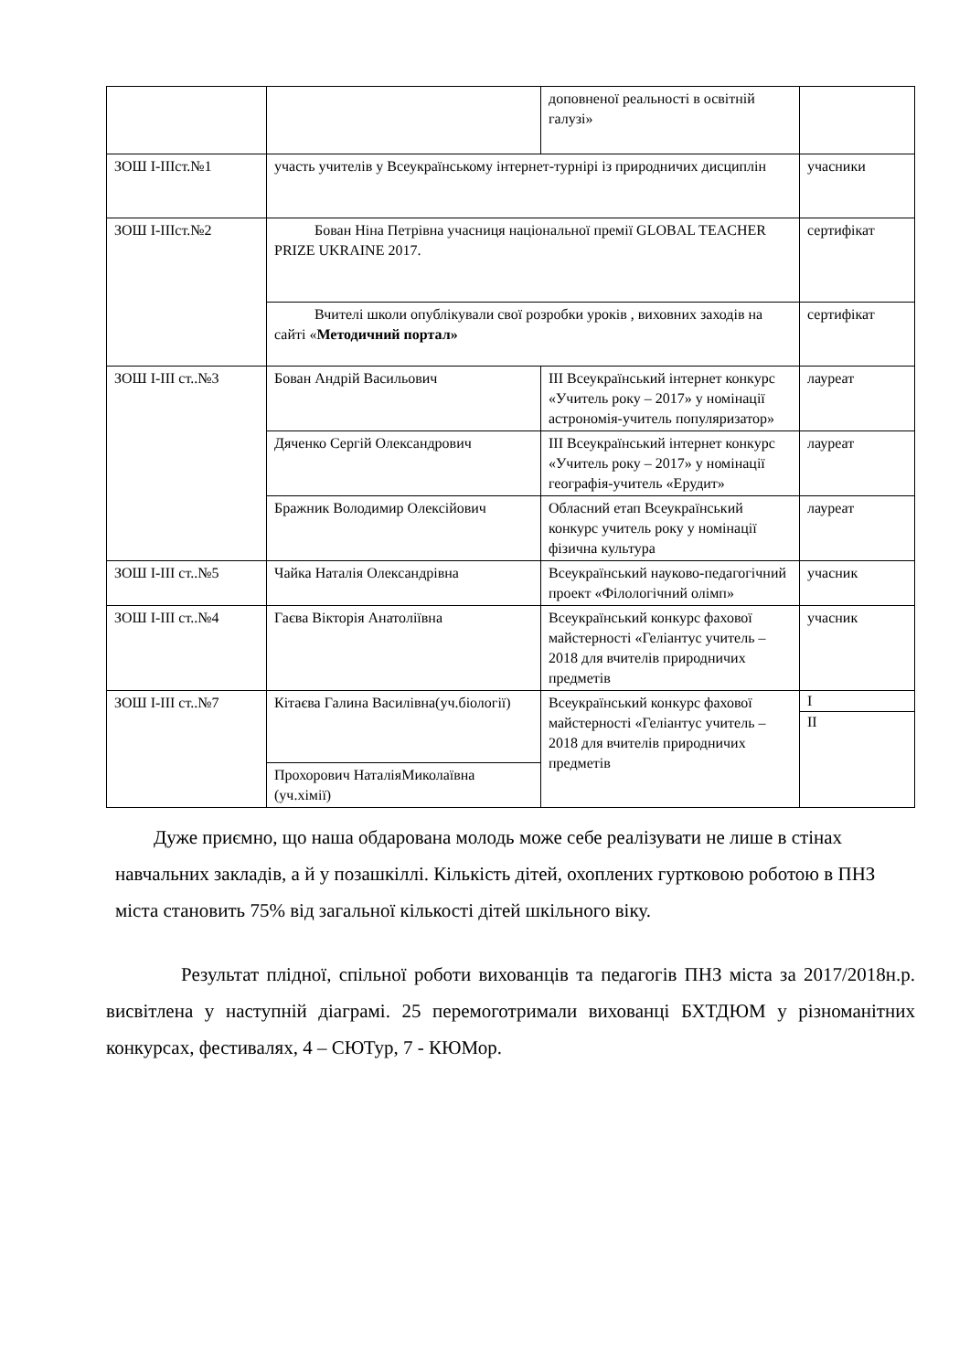| | | доповненої реальності в освітній галузі» | |
| ЗОШ I-IIIст.№1 | участь учителів у Всеукраїнському інтернет-турнірі із природничих дисциплін | | учасники |
| ЗОШ I-IIIст.№2 | Бован Ніна Петрівна учасниця національної премії GLOBAL TEACHER PRIZE UKRAINE 2017. | | сертифікат |
| | Вчителі школи опублікували свої розробки уроків , виховних заходів на сайті « Методичний портал» | | сертифікат |
| ЗОШ I-III ст..№3 | Бован Андрій Васильович | ІІІ Всеукраїнський інтернет конкурс «Учитель року – 2017» у номінації астрономія-учитель популяризатор» | лауреат |
| | Дяченко Сергій Олександрович | ІІІ Всеукраїнський інтернет конкурс «Учитель року – 2017» у номінації географія-учитель «Ерудит» | лауреат |
| | Бражник Володимир Олексійович | Обласний етап Всеукраїнський конкурс учитель року у номінації фізична культура | лауреат |
| ЗОШ I-III ст..№5 | Чайка Наталія Олександрівна | Всеукраїнський науково-педагогічний проект «Філологічний олімп» | учасник |
| ЗОШ I-III ст..№4 | Гаєва Вікторія Анатоліївна | Всеукраїнський конкурс фахової майстерності «Геліантус учитель – 2018 для вчителів природничих предметів | учасник |
| ЗОШ I-III ст..№7 | Кітаєва Галина Василівна(уч.біології) | Всеукраїнський конкурс фахової майстерності «Геліантус учитель – 2018 для вчителів природничих предметів | I II |
| | Прохорович НаталіяМиколаївна (уч.хімії) | | |
Дуже приємно, що наша обдарована молодь може себе реалізувати не лише в стінах навчальних закладів, а й у позашкіллі. Кількість дітей, охоплених гуртковою роботою в ПНЗ міста становить 75% від загальної кількості дітей шкільного віку.
Результат плідної, спільної роботи вихованців та педагогів ПНЗ міста за 2017/2018н.р. висвітлена у наступній діаграмі. 25 перемоготримали вихованці БХТДЮМ у різноманітних конкурсах, фестивалях, 4 – СЮТур, 7 - КЮМор.